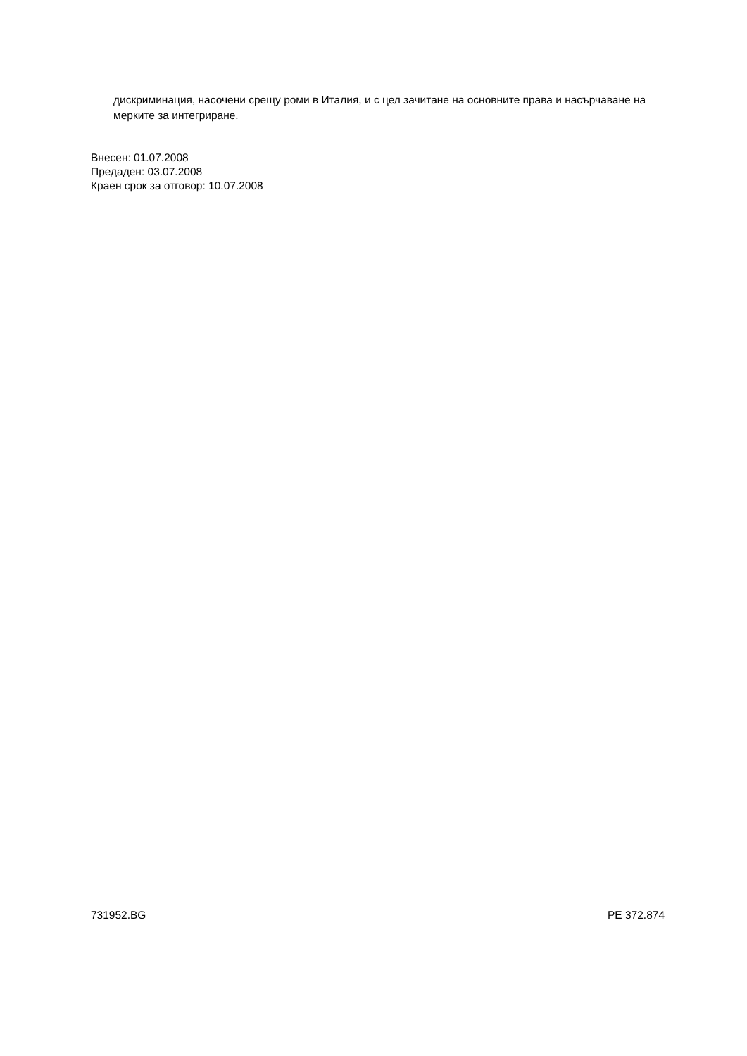дискриминация, насочени срещу роми в Италия, и с цел зачитане на основните права и насърчаване на мерките за интегриране.
Внесен: 01.07.2008
Предаден: 03.07.2008
Краен срок за отговор: 10.07.2008
731952.BG PE 372.874